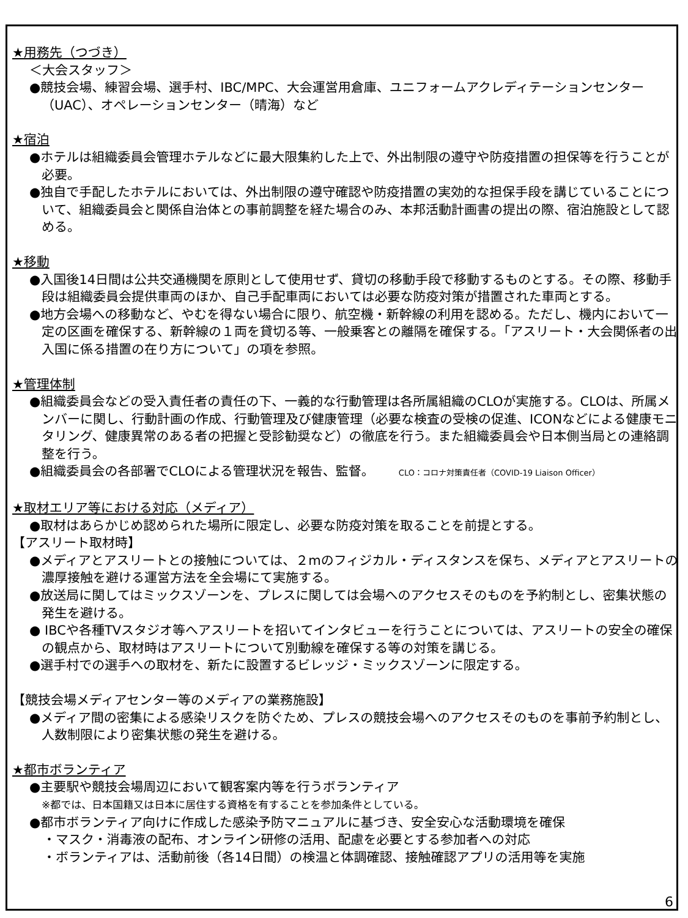★用務先（つづき）
＜大会スタッフ＞
●競技会場、練習会場、選手村、IBC/MPC、大会運営用倉庫、ユニフォームアクレディテーションセンター（UAC）、オペレーションセンター（晴海）など
★宿泊
●ホテルは組織委員会管理ホテルなどに最大限集約した上で、外出制限の遵守や防疫措置の担保等を行うことが必要。
●独自で手配したホテルにおいては、外出制限の遵守確認や防疫措置の実効的な担保手段を講じていることについて、組織委員会と関係自治体との事前調整を経た場合のみ、本邦活動計画書の提出の際、宿泊施設として認める。
★移動
●入国後14日間は公共交通機関を原則として使用せず、貸切の移動手段で移動するものとする。その際、移動手段は組織委員会提供車両のほか、自己手配車両においては必要な防疫対策が措置された車両とする。
●地方会場への移動など、やむを得ない場合に限り、航空機・新幹線の利用を認める。ただし、機内において一定の区画を確保する、新幹線の１両を貸切る等、一般乗客との離隔を確保する。「アスリート・大会関係者の出入国に係る措置の在り方について」の項を参照。
★管理体制
●組織委員会などの受入責任者の責任の下、一義的な行動管理は各所属組織のCLOが実施する。CLOは、所属メンバーに関し、行動計画の作成、行動管理及び健康管理（必要な検査の受検の促進、ICONなどによる健康モニタリング、健康異常のある者の把握と受診勧奨など）の徹底を行う。また組織委員会や日本側当局との連絡調整を行う。
●組織委員会の各部署でCLOによる管理状況を報告、監督。 CLO：コロナ対策責任者（COVID-19 Liaison Officer）
★取材エリア等における対応（メディア）
●取材はあらかじめ認められた場所に限定し、必要な防疫対策を取ることを前提とする。
【アスリート取材時】
●メディアとアスリートとの接触については、２mのフィジカル・ディスタンスを保ち、メディアとアスリートの濃厚接触を避ける運営方法を全会場にて実施する。
●放送局に関してはミックスゾーンを、プレスに関しては会場へのアクセスそのものを予約制とし、密集状態の発生を避ける。
● IBCや各種TVスタジオ等へアスリートを招いてインタビューを行うことについては、アスリートの安全の確保の観点から、取材時はアスリートについて別動線を確保する等の対策を講じる。
●選手村での選手への取材を、新たに設置するビレッジ・ミックスゾーンに限定する。
【競技会場メディアセンター等のメディアの業務施設】
●メディア間の密集による感染リスクを防ぐため、プレスの競技会場へのアクセスそのものを事前予約制とし、人数制限により密集状態の発生を避ける。
★都市ボランティア
●主要駅や競技会場周辺において観客案内等を行うボランティア
※都では、日本国籍又は日本に居住する資格を有することを参加条件としている。
●都市ボランティア向けに作成した感染予防マニュアルに基づき、安全安心な活動環境を確保
・マスク・消毒液の配布、オンライン研修の活用、配慮を必要とする参加者への対応
・ボランティアは、活動前後（各14日間）の検温と体調確認、接触確認アプリの活用等を実施
6